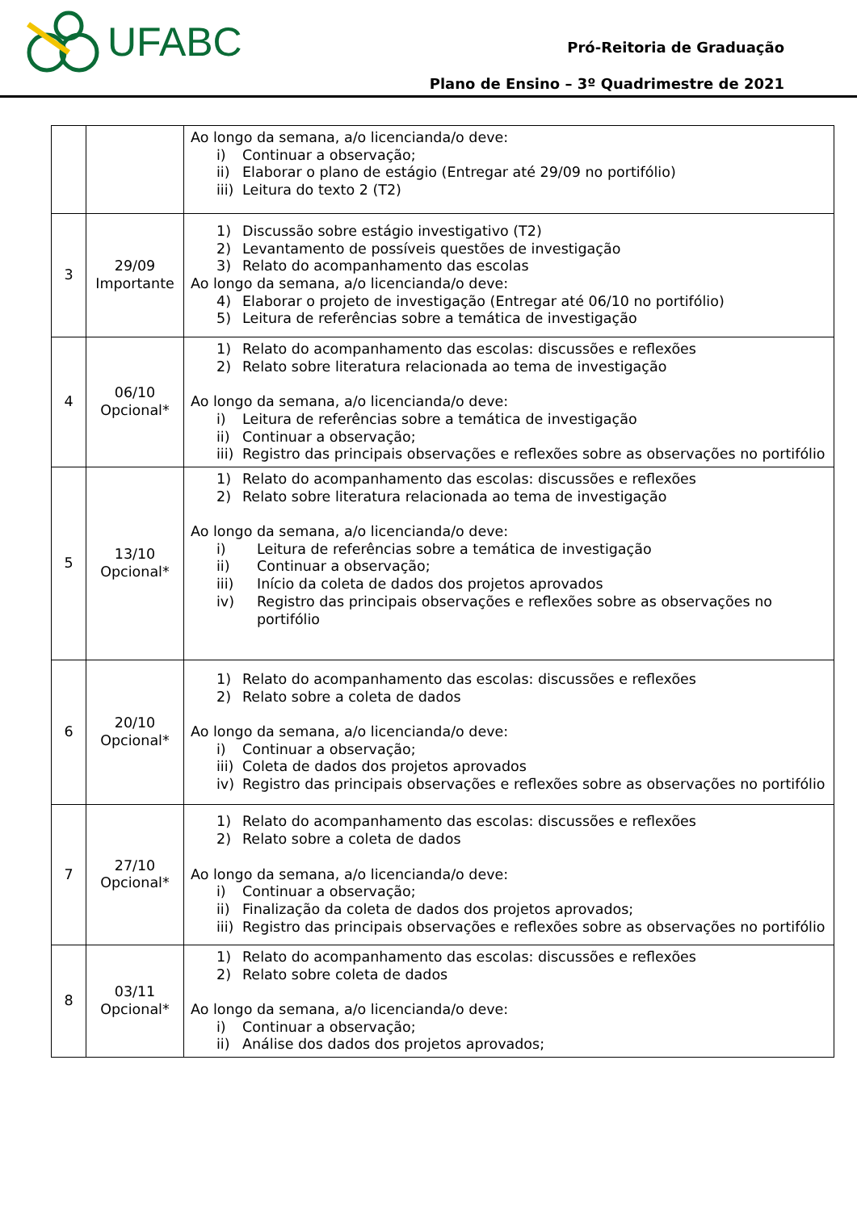UFABC
Pró-Reitoria de Graduação
Plano de Ensino – 3º Quadrimestre de 2021
| | | Ao longo da semana, a/o licencianda/o deve: i) Continuar a observação; ii) Elaborar o plano de estágio (Entregar até 29/09 no portifólio) iii) Leitura do texto 2 (T2) |
| 3 | 29/09 Importante | 1) Discussão sobre estágio investigativo (T2) 2) Levantamento de possíveis questões de investigação 3) Relato do acompanhamento das escolas Ao longo da semana, a/o licencianda/o deve: 4) Elaborar o projeto de investigação (Entregar até 06/10 no portifólio) 5) Leitura de referências sobre a temática de investigação |
| 4 | 06/10 Opcional* | 1) Relato do acompanhamento das escolas: discussões e reflexões 2) Relato sobre literatura relacionada ao tema de investigação Ao longo da semana, a/o licencianda/o deve: i) Leitura de referências sobre a temática de investigação ii) Continuar a observação; iii) Registro das principais observações e reflexões sobre as observações no portifólio |
| 5 | 13/10 Opcional* | 1) Relato do acompanhamento das escolas: discussões e reflexões 2) Relato sobre literatura relacionada ao tema de investigação Ao longo da semana, a/o licencianda/o deve: i) Leitura de referências sobre a temática de investigação ii) Continuar a observação; iii) Início da coleta de dados dos projetos aprovados iv) Registro das principais observações e reflexões sobre as observações no portifólio |
| 6 | 20/10 Opcional* | 1) Relato do acompanhamento das escolas: discussões e reflexões 2) Relato sobre a coleta de dados Ao longo da semana, a/o licencianda/o deve: i) Continuar a observação; iii) Coleta de dados dos projetos aprovados iv) Registro das principais observações e reflexões sobre as observações no portifólio |
| 7 | 27/10 Opcional* | 1) Relato do acompanhamento das escolas: discussões e reflexões 2) Relato sobre a coleta de dados Ao longo da semana, a/o licencianda/o deve: i) Continuar a observação; ii) Finalização da coleta de dados dos projetos aprovados; iii) Registro das principais observações e reflexões sobre as observações no portifólio |
| 8 | 03/11 Opcional* | 1) Relato do acompanhamento das escolas: discussões e reflexões 2) Relato sobre coleta de dados Ao longo da semana, a/o licencianda/o deve: i) Continuar a observação; ii) Análise dos dados dos projetos aprovados; |